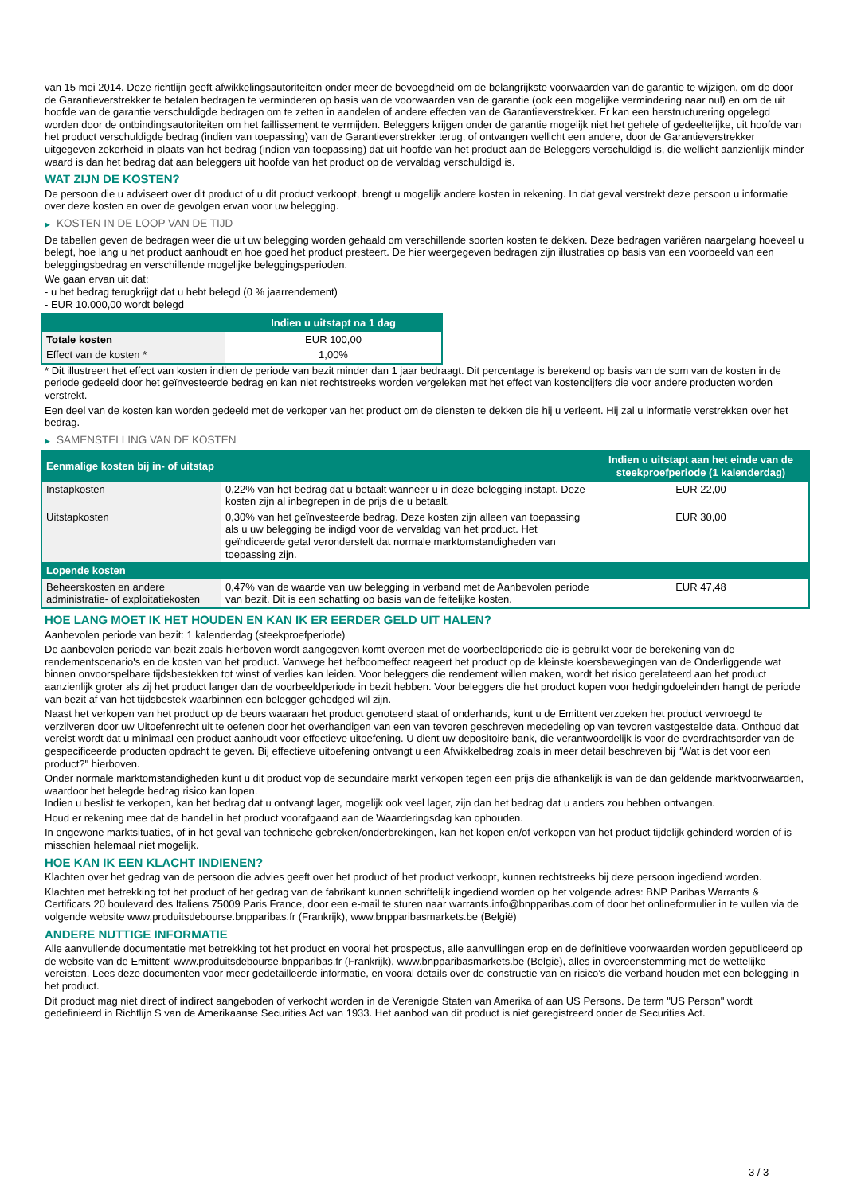van 15 mei 2014. Deze richtlijn geeft afwikkelingsautoriteiten onder meer de bevoegdheid om de belangrijkste voorwaarden van de garantie te wijzigen, om de door de Garantieverstrekker te betalen bedragen te verminderen op basis van de voorwaarden van de garantie (ook een mogelijke vermindering naar nul) en om de uit hoofde van de garantie verschuldigde bedragen om te zetten in aandelen of andere effecten van de Garantieverstrekker. Er kan een herstructurering opgelegd worden door de ontbindingsautoriteiten om het faillissement te vermijden. Beleggers krijgen onder de garantie mogelijk niet het gehele of gedeeltelijke, uit hoofde van het product verschuldigde bedrag (indien van toepassing) van de Garantieverstrekker terug, of ontvangen wellicht een andere, door de Garantieverstrekker uitgegeven zekerheid in plaats van het bedrag (indien van toepassing) dat uit hoofde van het product aan de Beleggers verschuldigd is, die wellicht aanzienlijk minder waard is dan het bedrag dat aan beleggers uit hoofde van het product op de vervaldag verschuldigd is.
WAT ZIJN DE KOSTEN?
De persoon die u adviseert over dit product of u dit product verkoopt, brengt u mogelijk andere kosten in rekening. In dat geval verstrekt deze persoon u informatie over deze kosten en over de gevolgen ervan voor uw belegging.
▶ KOSTEN IN DE LOOP VAN DE TIJD
De tabellen geven de bedragen weer die uit uw belegging worden gehaald om verschillende soorten kosten te dekken. Deze bedragen variëren naargelang hoeveel u belegt, hoe lang u het product aanhoudt en hoe goed het product presteert. De hier weergegeven bedragen zijn illustraties op basis van een voorbeeld van een beleggingsbedrag en verschillende mogelijke beleggingsperioden.
We gaan ervan uit dat:
- u het bedrag terugkrijgt dat u hebt belegd (0 % jaarrendement)
- EUR 10.000,00 wordt belegd
| | Indien u uitstapt na 1 dag |
| --- | --- |
| Totale kosten | EUR 100,00 |
| Effect van de kosten * | 1,00% |
* Dit illustreert het effect van kosten indien de periode van bezit minder dan 1 jaar bedraagt. Dit percentage is berekend op basis van de som van de kosten in de periode gedeeld door het geïnvesteerde bedrag en kan niet rechtstreeks worden vergeleken met het effect van kostencijfers die voor andere producten worden verstrekt.
Een deel van de kosten kan worden gedeeld met de verkoper van het product om de diensten te dekken die hij u verleent. Hij zal u informatie verstrekken over het bedrag.
▶ SAMENSTELLING VAN DE KOSTEN
| Eenmalige kosten bij in- of uitstap | | Indien u uitstapt aan het einde van de steekproefperiode (1 kalenderdag) |
| --- | --- | --- |
| Instapkosten | 0,22% van het bedrag dat u betaalt wanneer u in deze belegging instapt. Deze kosten zijn al inbegrepen in de prijs die u betaalt. | EUR 22,00 |
| Uitstapkosten | 0,30% van het geïnvesteerde bedrag. Deze kosten zijn alleen van toepassing als u uw belegging be indigd voor de vervaldag van het product. Het geïndiceerde getal veronderstelt dat normale marktomstandigheden van toepassing zijn. | EUR 30,00 |
| Lopende kosten | | |
| Beheerskosten en andere administratie- of exploitatiekosten | 0,47% van de waarde van uw belegging in verband met de Aanbevolen periode van bezit. Dit is een schatting op basis van de feitelijke kosten. | EUR 47,48 |
HOE LANG MOET IK HET HOUDEN EN KAN IK ER EERDER GELD UIT HALEN?
Aanbevolen periode van bezit: 1 kalenderdag (steekproefperiode)
De aanbevolen periode van bezit zoals hierboven wordt aangegeven komt overeen met de voorbeeldperiode die is gebruikt voor de berekening van de rendementscenario's en de kosten van het product. Vanwege het hefboomeffect reageert het product op de kleinste koersbewegingen van de Onderliggende wat binnen onvoorspelbare tijdsbestekken tot winst of verlies kan leiden. Voor beleggers die rendement willen maken, wordt het risico gerelateerd aan het product aanzienlijk groter als zij het product langer dan de voorbeeldperiode in bezit hebben. Voor beleggers die het product kopen voor hedgingdoeleinden hangt de periode van bezit af van het tijdsbestek waarbinnen een belegger gehedged wil zijn.
Naast het verkopen van het product op de beurs waaraan het product genoteerd staat of onderhands, kunt u de Emittent verzoeken het product vervroegd te verzilveren door uw Uitoefenrecht uit te oefenen door het overhandigen van een van tevoren geschreven mededeling op van tevoren vastgestelde data. Onthoud dat vereist wordt dat u minimaal een product aanhoudt voor effectieve uitoefening. U dient uw depositoire bank, die verantwoordelijk is voor de overdrachtsorder van de gespecificeerde producten opdracht te geven. Bij effectieve uitoefening ontvangt u een Afwikkelbedrag zoals in meer detail beschreven bij “Wat is det voor een product?" hierboven.
Onder normale marktomstandigheden kunt u dit product vop de secundaire markt verkopen tegen een prijs die afhankelijk is van de dan geldende marktvoorwaarden, waardoor het belegde bedrag risico kan lopen.
Indien u beslist te verkopen, kan het bedrag dat u ontvangt lager, mogelijk ook veel lager, zijn dan het bedrag dat u anders zou hebben ontvangen.
Houd er rekening mee dat de handel in het product voorafgaand aan de Waarderingsdag kan ophouden.
In ongewone marktsituaties, of in het geval van technische gebreken/onderbrekingen, kan het kopen en/of verkopen van het product tijdelijk gehinderd worden of is misschien helemaal niet mogelijk.
HOE KAN IK EEN KLACHT INDIENEN?
Klachten over het gedrag van de persoon die advies geeft over het product of het product verkoopt, kunnen rechtstreeks bij deze persoon ingediend worden.
Klachten met betrekking tot het product of het gedrag van de fabrikant kunnen schriftelijk ingediend worden op het volgende adres: BNP Paribas Warrants & Certificats 20 boulevard des Italiens 75009 Paris France, door een e-mail te sturen naar warrants.info@bnpparibas.com of door het onlineformulier in te vullen via de volgende website www.produitsdebourse.bnpparibas.fr (Frankrijk), www.bnpparibasmarkets.be (België)
ANDERE NUTTIGE INFORMATIE
Alle aanvullende documentatie met betrekking tot het product en vooral het prospectus, alle aanvullingen erop en de definitieve voorwaarden worden gepubliceerd op de website van de Emittent' www.produitsdebourse.bnpparibas.fr (Frankrijk), www.bnpparibasmarkets.be (België), alles in overeenstemming met de wettelijke vereisten. Lees deze documenten voor meer gedetailleerde informatie, en vooral details over de constructie van en risico’s die verband houden met een belegging in het product.
Dit product mag niet direct of indirect aangeboden of verkocht worden in de Verenigde Staten van Amerika of aan US Persons. De term "US Person" wordt gedefinieerd in Richtlijn S van de Amerikaanse Securities Act van 1933. Het aanbod van dit product is niet geregistreerd onder de Securities Act.
3 / 3